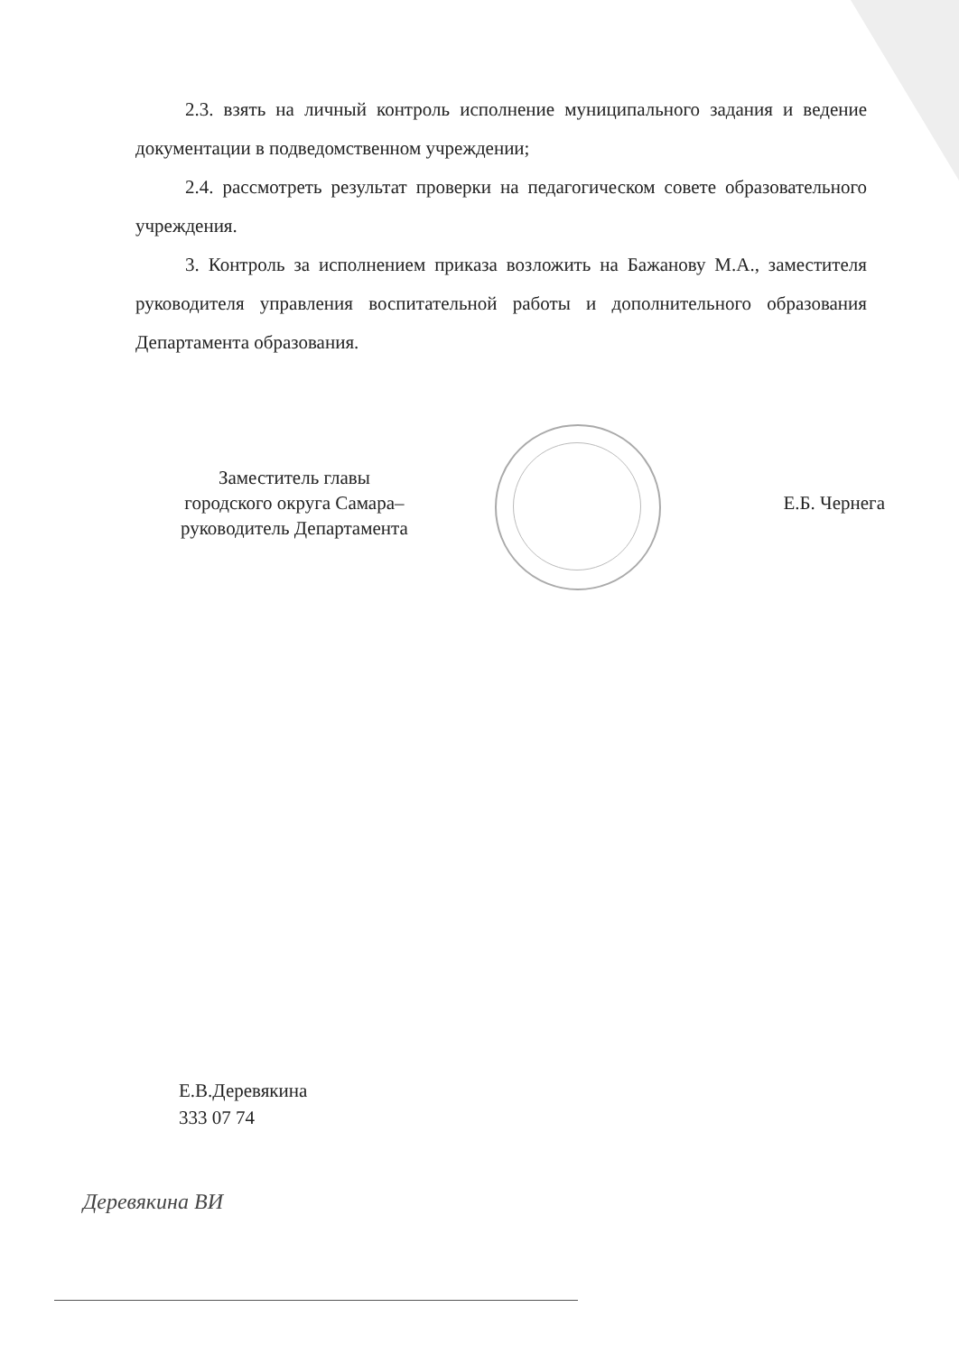2.3. взять на личный контроль исполнение муниципального задания и ведение документации в подведомственном учреждении;
2.4. рассмотреть результат проверки на педагогическом совете образовательного учреждения.
3. Контроль за исполнением приказа возложить на Бажанову М.А., заместителя руководителя управления воспитательной работы и дополнительного образования Департамента образования.
Заместитель главы
городского округа Самара–
руководитель Департамента
Е.Б. Чернега
Е.В.Деревякина
333 07 74
Деревякина ВИ